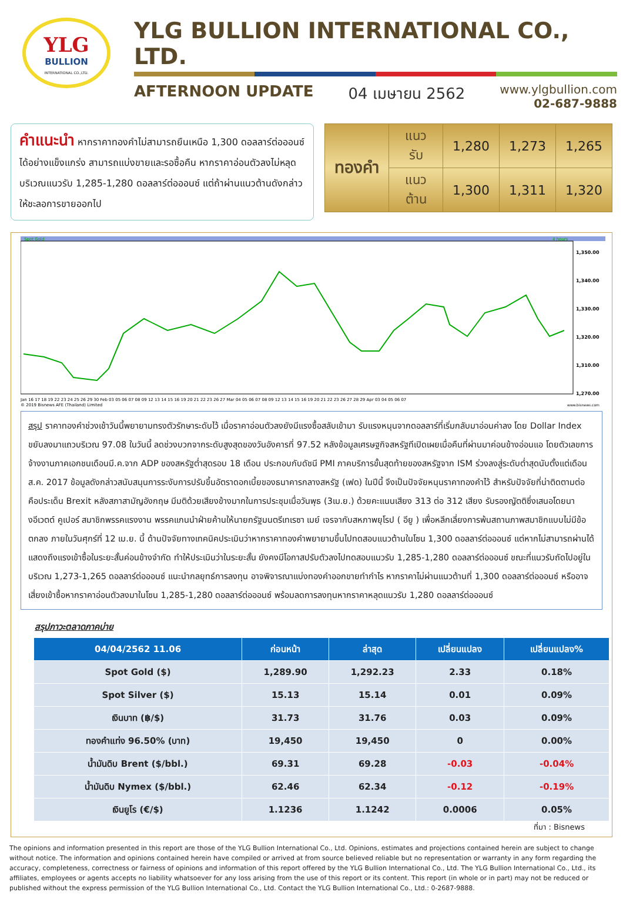YLG
BULLION
INTERNATIONAL CO.,LTD.
YLG BULLION INTERNATIONAL CO., LTD.
AFTERNOON UPDATE 04 เมษายน 2562
www.ylgbullion.com
02-687-9888
คำแนะนำ หากราคาทองคำไม่สามารถยืนเหนือ 1,300 ดอลลาร์ต่อออนซ์ได้อย่างแข็งแกร่ง สามารถแบ่งขายและรอซื้อคืน หากราคาอ่อนตัวลงไม่หลุดบริเวณแนวรับ 1,285-1,280 ดอลลาร์ต่อออนซ์ แต่ถ้าผ่านแนวต้านดังกล่าวให้ชะลอการขายออกไป
| ทองคำ | แนวรับ | 1,280 | 1,273 | 1,265 |
| | แนวต้าน | 1,300 | 1,311 | 1,320 |
Spot Gold
4 hours
1,350.00
1,340.00
1,330.00
1,320.00
1,310.00
1,270.00
Jan 16 17 18 19 22 23 24 25 26 29 30 Feb 03 05 06 07 08 09 12 13 14 15 16 19 20 21 22 23 26 27 Mar 04 05 06 07 08 09 12 13 14 15 16 19 20 21 22 23 26 27 28 29 Apr 03 04 05 06 07
© 2019 Bisnews AFE (Thailand) Limited
www.bisnews.com
สรุป ราคาทองคำช่วงเช้าวันนี้พยายามทรงตัวรักษาระดับไว้ เมื่อราคาอ่อนตัวลงยังมีแรงซื้อสลับเข้ามา รับแรงหนุนจากดอลลาร์ที่เริ่มกลับมาอ่อนค่าลง โดย Dollar Index ขยับลงมาแถวบริเวณ 97.08 ในวันนี้ ลดช่วงบวกจากระดับสูงสุดของวันอังคารที่ 97.52 หลังข้อมูลเศรษฐกิจสหรัฐทีเปิดเผยเมื่อคืนที่ผ่านมาค่อนข้างอ่อนแอ โดยตัวเลขการจ้างงานภาคเอกชนเดือนมี.ค.จาก ADP ของสหรัฐต่ำสุดรอบ 18 เดือน ประกอบกับดัชนี PMI ภาคบริการขั้นสุดท้ายของสหรัฐจาก ISM ร่วงลงสู่ระดับต่ำสุดนับตั้งแต่เดือนส.ค. 2017 ข้อมูลดังกล่าวสนับสนุนการระงับการปรับขึ้นอัตราดอกเบี้ยของธนาคารกลางสหรัฐ (เฟด) ในปีนี้ จึงเป็นปัจจัยหนุนราคาทองคำไว้ สำหรับปัจจัยที่น่าติดตามต่อ คือประเด็น Brexit หลังสภาสามัญอังกฤษ มีมติด้วยเสียงข้างมากในการประชุมเมื่อวันพุธ (3เม.ย.) ด้วยคะแนนเสียง 313 ต่อ 312 เสียง รับรองญัตติซึ่งเสนอโดยนางอีเวตต์ คูเปอร์ สมาชิกพรรคแรงงาน พรรคแกนนำฝ่ายค้านให้นายกรัฐมนตรีเทเรซา เมย์ เจรจากับสหภาพยุโรป ( อียู ) เพื่อหลีกเลี่ยงการพ้นสถานภาพสมาชิกแบบไม่มีข้อตกลง ภายในวันศุกร์ที่ 12 เม.ย. นี้ ด้านปัจจัยทางเทคนิคประเมินว่าหากราคาทองคำพยายามขึ้นไปทดสอบแนวต้านในโซน 1,300 ดอลลาร์ต่อออนซ์ แต่หากไม่สามารถผ่านได้ แสดงถึงแรงเข้าซื้อในระยะสั้นค่อนข้างจำกัด ทำให้ประเมินว่าในระยะสั้น ยังคงมีโอกาสปรับตัวลงไปทดสอบแนวรับ 1,285-1,280 ดอลลาร์ต่อออนซ์ ขณะที่แนวรับถัดไปอยู่ในบริเวณ 1,273-1,265 ดอลลาร์ต่อออนซ์ แนะนำกลยุทธ์การลงทุน อาจพิจารณาแบ่งทองคำออกขายทำกำไร หากราคาไม่ผ่านแนวต้านที่ 1,300 ดอลลาร์ต่อออนซ์ หรืออาจเสี่ยงเข้าซื้อหากราคาอ่อนตัวลงมาในโซน 1,285-1,280 ดอลลาร์ต่อออนซ์ พร้อมลดการลงทุนหากราคาหลุดแนวรับ 1,280 ดอลลาร์ต่อออนซ์
สรุปภาวะตลาดภาคบ่าย
| 04/04/2562 11.06 | ก่อนหน้า | ล่าสุด | เปลี่ยนแปลง | เปลี่ยนแปลง% |
| --- | --- | --- | --- | --- |
| Spot Gold ($) | 1,289.90 | 1,292.23 | 2.33 | 0.18% |
| Spot Silver ($) | 15.13 | 15.14 | 0.01 | 0.09% |
| เงินบาท (฿/$) | 31.73 | 31.76 | 0.03 | 0.09% |
| ทองคำแท่ง 96.50% (บาท) | 19,450 | 19,450 | 0 | 0.00% |
| น้ำมันดิบ Brent ($/bbl.) | 69.31 | 69.28 | -0.03 | -0.04% |
| น้ำมันดิบ Nymex ($/bbl.) | 62.46 | 62.34 | -0.12 | -0.19% |
| เงินยูโร (€/$) | 1.1236 | 1.1242 | 0.0006 | 0.05% |
ที่มา : Bisnews
The opinions and information presented in this report are those of the YLG Bullion International Co., Ltd. Opinions, estimates and projections contained herein are subject to change without notice. The information and opinions contained herein have compiled or arrived at from source believed reliable but no representation or warranty in any form regarding the accuracy, completeness, correctness or fairness of opinions and information of this report offered by the YLG Bullion International Co., Ltd. The YLG Bullion International Co., Ltd., its affiliates, employees or agents accepts no liability whatsoever for any loss arising from the use of this report or its content. This report (in whole or in part) may not be reduced or published without the express permission of the YLG Bullion International Co., Ltd. Contact the YLG Bullion International Co., Ltd.: 0-2687-9888.